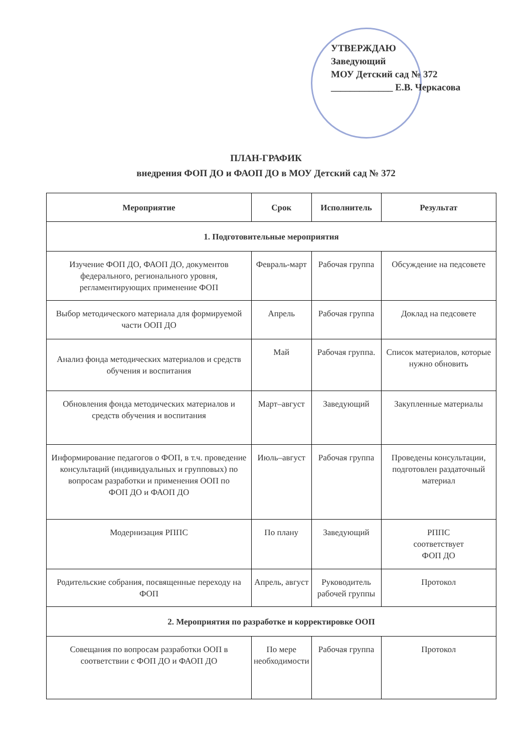УТВЕРЖДАЮ
Заведующий
МОУ Детский сад № 372
_____________ Е.В. Черкасова
ПЛАН-ГРАФИК
внедрения ФОП ДО и ФАОП ДО в МОУ Детский сад № 372
| Мероприятие | Срок | Исполнитель | Результат |
| --- | --- | --- | --- |
| 1. Подготовительные мероприятия | | | |
| Изучение ФОП ДО, ФАОП ДО, документов федерального, регионального уровня, регламентирующих применение ФОП | Февраль-март | Рабочая группа | Обсуждение на педсовете |
| Выбор методического материала для формируемой части ООП ДО | Апрель | Рабочая группа | Доклад на педсовете |
| Анализ фонда методических материалов и средств обучения и воспитания | Май | Рабочая группа. | Список материалов, которые нужно обновить |
| Обновления фонда методических материалов и средств обучения и воспитания | Март–август | Заведующий | Закупленные материалы |
| Информирование педагогов о ФОП, в т.ч. проведение консультаций (индивидуальных и групповых) по вопросам разработки и применения ООП по ФОП ДО и ФАОП ДО | Июль–август | Рабочая группа | Проведены консультации, подготовлен раздаточный материал |
| Модернизация РППС | По плану | Заведующий | РППС соответствует ФОП ДО |
| Родительские собрания, посвященные переходу на ФОП | Апрель, август | Руководитель рабочей группы | Протокол |
| 2. Мероприятия по разработке и корректировке ООП | | | |
| Совещания по вопросам разработки ООП в соответствии с ФОП ДО и ФАОП ДО | По мере необходимости | Рабочая группа | Протокол |